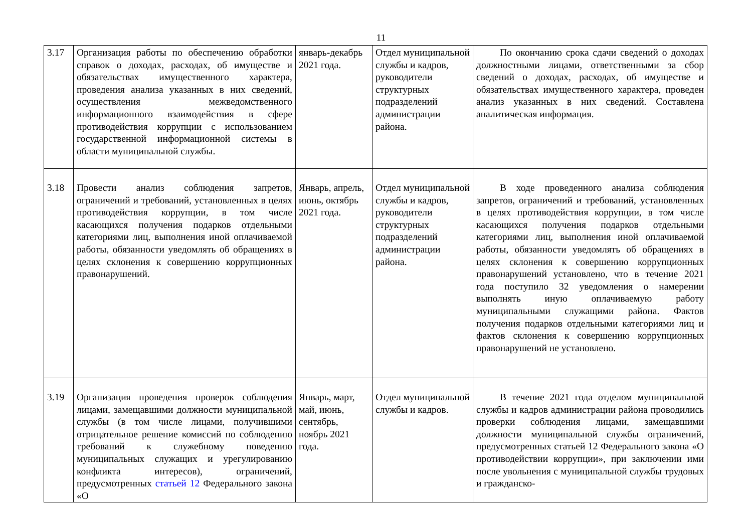11
| 3.17 | Организация работы по обеспечению обработки справок о доходах, расходах, об имуществе и обязательствах имущественного характера, проведения анализа указанных в них сведений, осуществления межведомственного информационного взаимодействия в сфере противодействия коррупции с использованием государственной информационной системы в области муниципальной службы. | январь-декабрь 2021 года. | Отдел муниципальной службы и кадров, руководители структурных подразделений администрации района. | По окончанию срока сдачи сведений о доходах должностными лицами, ответственными за сбор сведений о доходах, расходах, об имуществе и обязательствах имущественного характера, проведен анализ указанных в них сведений. Составлена аналитическая информация. |
| 3.18 | Провести анализ соблюдения запретов, ограничений и требований, установленных в целях противодействия коррупции, в том числе касающихся получения подарков отдельными категориями лиц, выполнения иной оплачиваемой работы, обязанности уведомлять об обращениях в целях склонения к совершению коррупционных правонарушений. | Январь, апрель, июнь, октябрь 2021 года. | Отдел муниципальной службы и кадров, руководители структурных подразделений администрации района. | В ходе проведенного анализа соблюдения запретов, ограничений и требований, установленных в целях противодействия коррупции, в том числе касающихся получения подарков отдельными категориями лиц, выполнения иной оплачиваемой работы, обязанности уведомлять об обращениях в целях склонения к совершению коррупционных правонарушений установлено, что в течение 2021 года поступило 32 уведомления о намерении выполнять иную оплачиваемую работу муниципальными служащими района. Фактов получения подарков отдельными категориями лиц и фактов склонения к совершению коррупционных правонарушений не установлено. |
| 3.19 | Организация проведения проверок соблюдения лицами, замещавшими должности муниципальной службы (в том числе лицами, получившими отрицательное решение комиссий по соблюдению требований к служебному поведению муниципальных служащих и урегулированию конфликта интересов), ограничений, предусмотренных статьей 12 Федерального закона «О | Январь, март, май, июнь, сентябрь, ноябрь 2021 года. | Отдел муниципальной службы и кадров. | В течение 2021 года отделом муниципальной службы и кадров администрации района проводились проверки соблюдения лицами, замещавшими должности муниципальной службы ограничений, предусмотренных статьей 12 Федерального закона «О противодействии коррупции», при заключении ими после увольнения с муниципальной службы трудовых и гражданско- |